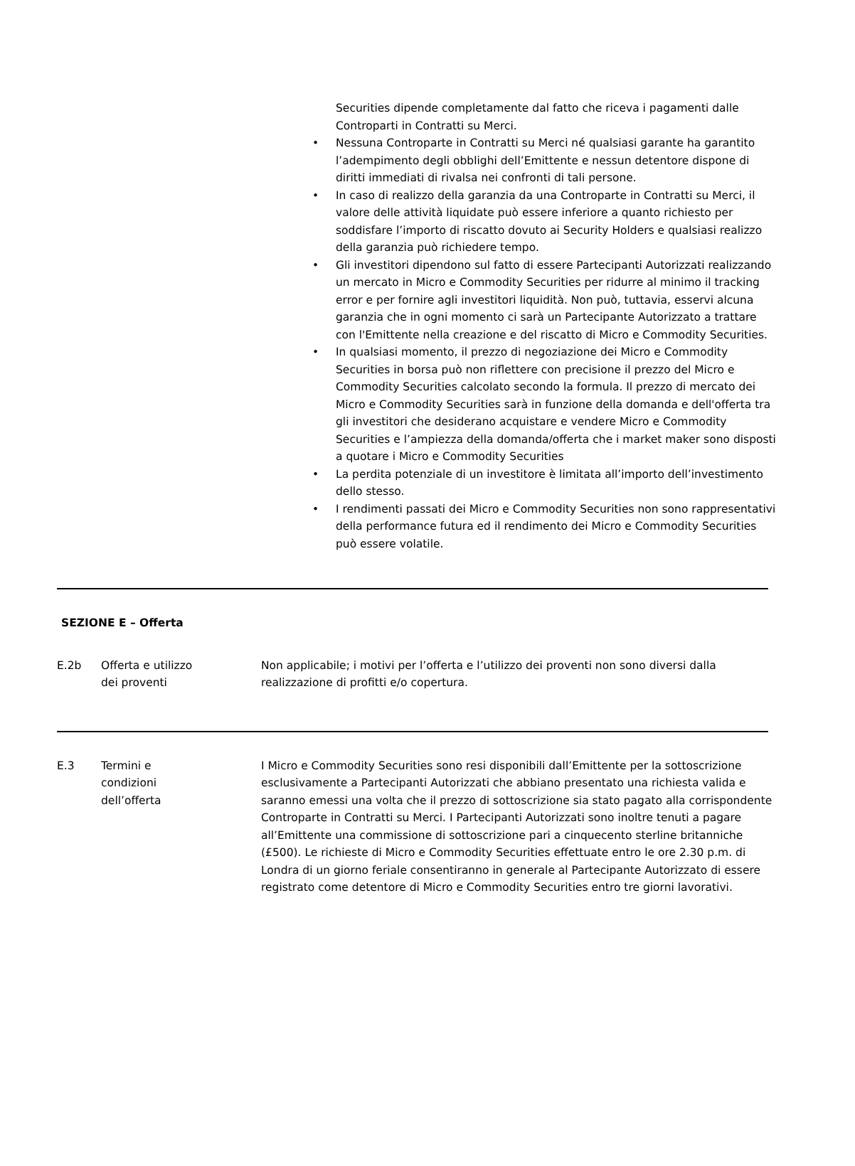Securities dipende completamente dal fatto che riceva i pagamenti dalle Controparti in Contratti su Merci.
• Nessuna Controparte in Contratti su Merci né qualsiasi garante ha garantito l’adempimento degli obblighi dell’Emittente e nessun detentore dispone di diritti immediati di rivalsa nei confronti di tali persone.
• In caso di realizzo della garanzia da una Controparte in Contratti su Merci, il valore delle attività liquidate può essere inferiore a quanto richiesto per soddisfare l’importo di riscatto dovuto ai Security Holders e qualsiasi realizzo della garanzia può richiedere tempo.
• Gli investitori dipendono sul fatto di essere Partecipanti Autorizzati realizzando un mercato in Micro e Commodity Securities per ridurre al minimo il tracking error e per fornire agli investitori liquidità. Non può, tuttavia, esservi alcuna garanzia che in ogni momento ci sarà un Partecipante Autorizzato a trattare con l'Emittente nella creazione e del riscatto di Micro e Commodity Securities.
• In qualsiasi momento, il prezzo di negoziazione dei Micro e Commodity Securities in borsa può non riflettere con precisione il prezzo del Micro e Commodity Securities calcolato secondo la formula. Il prezzo di mercato dei Micro e Commodity Securities sarà in funzione della domanda e dell'offerta tra gli investitori che desiderano acquistare e vendere Micro e Commodity Securities e l’ampiezza della domanda/offerta che i market maker sono disposti a quotare i Micro e Commodity Securities
• La perdita potenziale di un investitore è limitata all’importo dell’investimento dello stesso.
• I rendimenti passati dei Micro e Commodity Securities non sono rappresentativi della performance futura ed il rendimento dei Micro e Commodity Securities può essere volatile.
SEZIONE E – Offerta
| E.2b | Offerta e utilizzo dei proventi | Non applicabile; i motivi per l’offerta e l’utilizzo dei proventi non sono diversi dalla realizzazione di profitti e/o copertura. |
| E.3 | Termini e condizioni dell’offerta | I Micro e Commodity Securities sono resi disponibili dall’Emittente per la sottoscrizione esclusivamente a Partecipanti Autorizzati che abbiano presentato una richiesta valida e saranno emessi una volta che il prezzo di sottoscrizione sia stato pagato alla corrispondente Controparte in Contratti su Merci. I Partecipanti Autorizzati sono inoltre tenuti a pagare all’Emittente una commissione di sottoscrizione pari a cinquecento sterline britanniche (£500). Le richieste di Micro e Commodity Securities effettuate entro le ore 2.30 p.m. di Londra di un giorno feriale consentiranno in generale al Partecipante Autorizzato di essere registrato come detentore di Micro e Commodity Securities entro tre giorni lavorativi. |